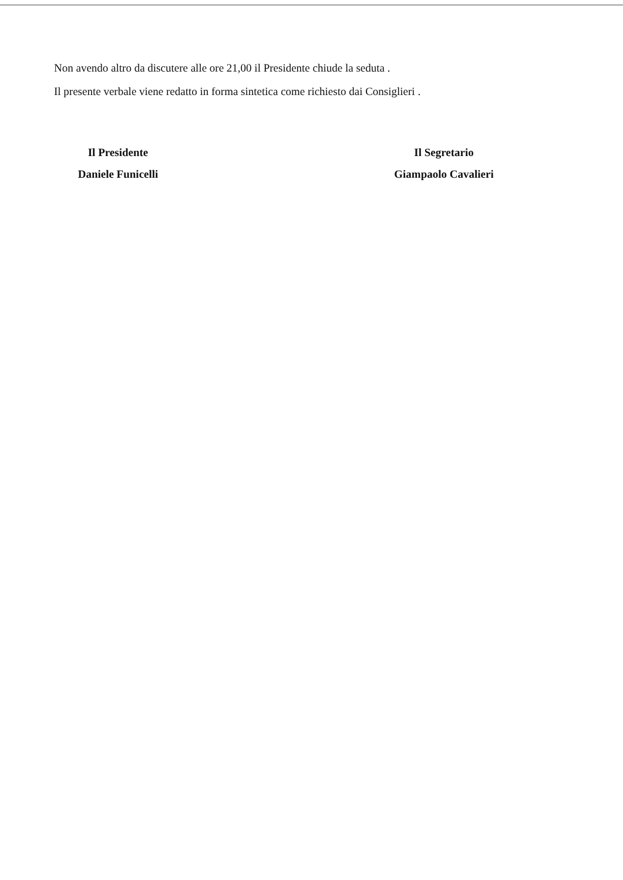Non avendo altro da discutere alle ore 21,00 il Presidente chiude la seduta .
Il presente verbale viene redatto in forma sintetica come richiesto dai Consiglieri .
Il Presidente
Daniele Funicelli
Il Segretario
Giampaolo Cavalieri